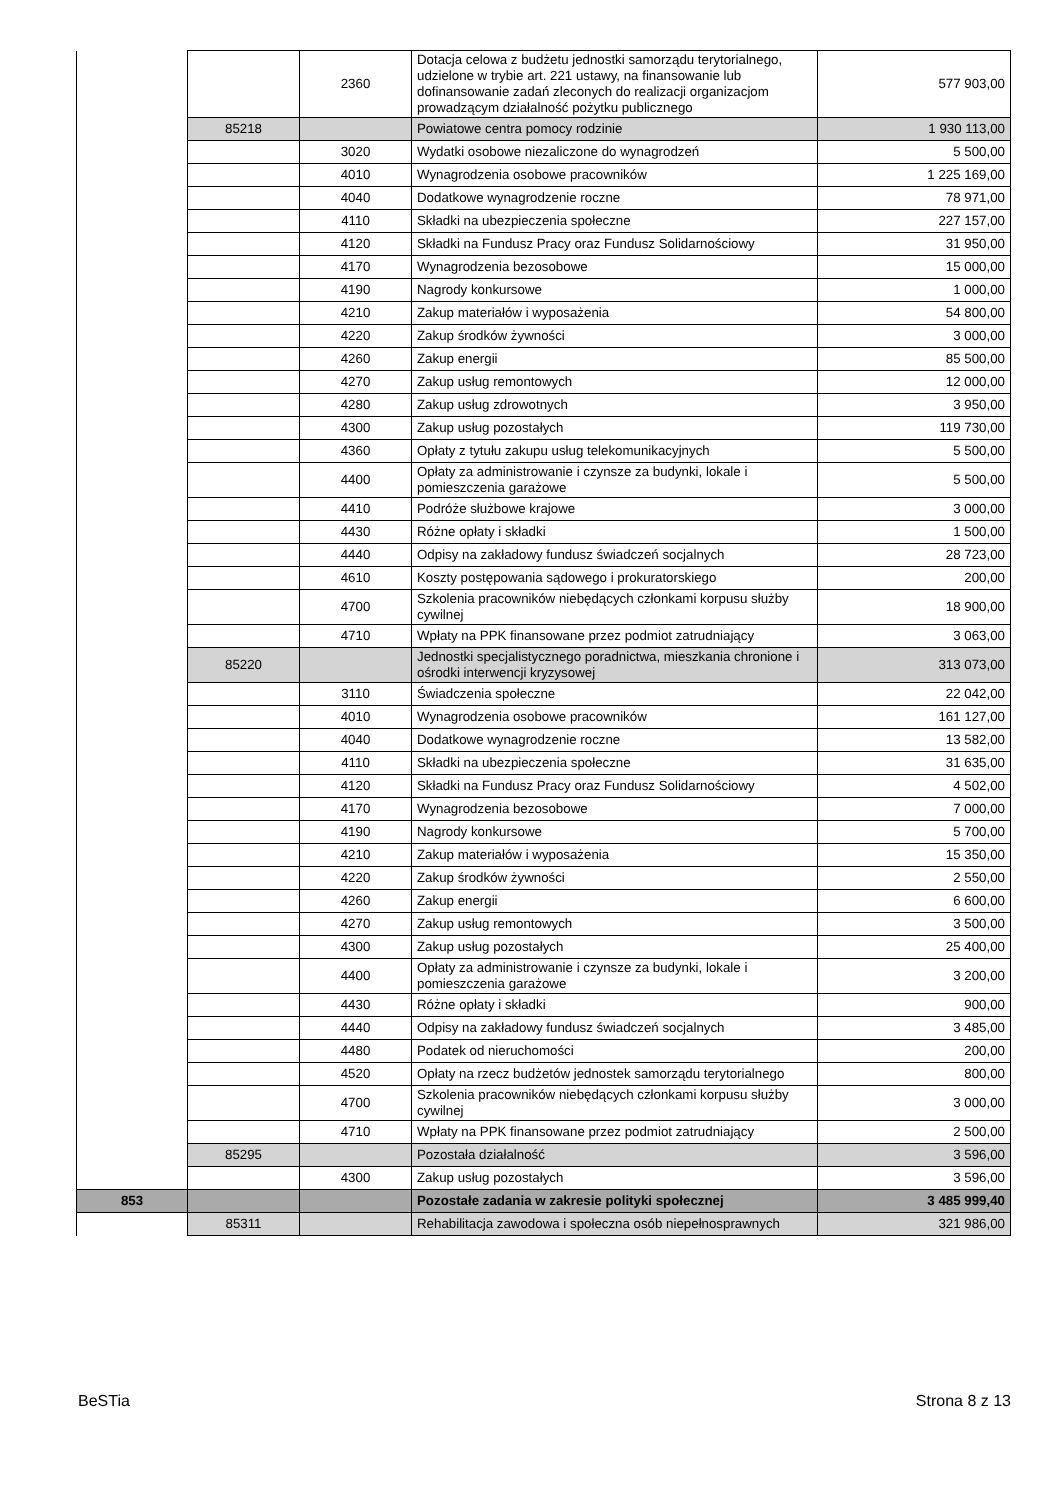| | | 2360 | Dotacja celowa z budżetu jednostki samorządu terytorialnego, udzielone w trybie art. 221 ustawy, na finansowanie lub dofinansowanie zadań zleconych do realizacji organizacjom prowadzącym działalność pożytku publicznego | 577 903,00 |
| | 85218 | | Powiatowe centra pomocy rodzinie | 1 930 113,00 |
| | | 3020 | Wydatki osobowe niezaliczone do wynagrodzeń | 5 500,00 |
| | | 4010 | Wynagrodzenia osobowe pracowników | 1 225 169,00 |
| | | 4040 | Dodatkowe wynagrodzenie roczne | 78 971,00 |
| | | 4110 | Składki na ubezpieczenia społeczne | 227 157,00 |
| | | 4120 | Składki na Fundusz Pracy oraz Fundusz Solidarnościowy | 31 950,00 |
| | | 4170 | Wynagrodzenia bezosobowe | 15 000,00 |
| | | 4190 | Nagrody konkursowe | 1 000,00 |
| | | 4210 | Zakup materiałów i wyposażenia | 54 800,00 |
| | | 4220 | Zakup środków żywności | 3 000,00 |
| | | 4260 | Zakup energii | 85 500,00 |
| | | 4270 | Zakup usług remontowych | 12 000,00 |
| | | 4280 | Zakup usług zdrowotnych | 3 950,00 |
| | | 4300 | Zakup usług pozostałych | 119 730,00 |
| | | 4360 | Opłaty z tytułu zakupu usług telekomunikacyjnych | 5 500,00 |
| | | 4400 | Opłaty za administrowanie i czynsze za budynki, lokale i pomieszczenia garażowe | 5 500,00 |
| | | 4410 | Podróże służbowe krajowe | 3 000,00 |
| | | 4430 | Różne opłaty i składki | 1 500,00 |
| | | 4440 | Odpisy na zakładowy fundusz świadczeń socjalnych | 28 723,00 |
| | | 4610 | Koszty postępowania sądowego i prokuratorskiego | 200,00 |
| | | 4700 | Szkolenia pracowników niebędących członkami korpusu służby cywilnej | 18 900,00 |
| | | 4710 | Wpłaty na PPK finansowane przez podmiot zatrudniający | 3 063,00 |
| | 85220 | | Jednostki specjalistycznego poradnictwa, mieszkania chronione i ośrodki interwencji kryzysowej | 313 073,00 |
| | | 3110 | Świadczenia społeczne | 22 042,00 |
| | | 4010 | Wynagrodzenia osobowe pracowników | 161 127,00 |
| | | 4040 | Dodatkowe wynagrodzenie roczne | 13 582,00 |
| | | 4110 | Składki na ubezpieczenia społeczne | 31 635,00 |
| | | 4120 | Składki na Fundusz Pracy oraz Fundusz Solidarnościowy | 4 502,00 |
| | | 4170 | Wynagrodzenia bezosobowe | 7 000,00 |
| | | 4190 | Nagrody konkursowe | 5 700,00 |
| | | 4210 | Zakup materiałów i wyposażenia | 15 350,00 |
| | | 4220 | Zakup środków żywności | 2 550,00 |
| | | 4260 | Zakup energii | 6 600,00 |
| | | 4270 | Zakup usług remontowych | 3 500,00 |
| | | 4300 | Zakup usług pozostałych | 25 400,00 |
| | | 4400 | Opłaty za administrowanie i czynsze za budynki, lokale i pomieszczenia garażowe | 3 200,00 |
| | | 4430 | Różne opłaty i składki | 900,00 |
| | | 4440 | Odpisy na zakładowy fundusz świadczeń socjalnych | 3 485,00 |
| | | 4480 | Podatek od nieruchomości | 200,00 |
| | | 4520 | Opłaty na rzecz budżetów jednostek samorządu terytorialnego | 800,00 |
| | | 4700 | Szkolenia pracowników niebędących członkami korpusu służby cywilnej | 3 000,00 |
| | | 4710 | Wpłaty na PPK finansowane przez podmiot zatrudniający | 2 500,00 |
| | 85295 | | Pozostała działalność | 3 596,00 |
| | | 4300 | Zakup usług pozostałych | 3 596,00 |
| 853 | | | Pozostałe zadania w zakresie polityki społecznej | 3 485 999,40 |
| | 85311 | | Rehabilitacja zawodowa i społeczna osób niepełnosprawnych | 321 986,00 |
BeSTia Strona 8 z 13